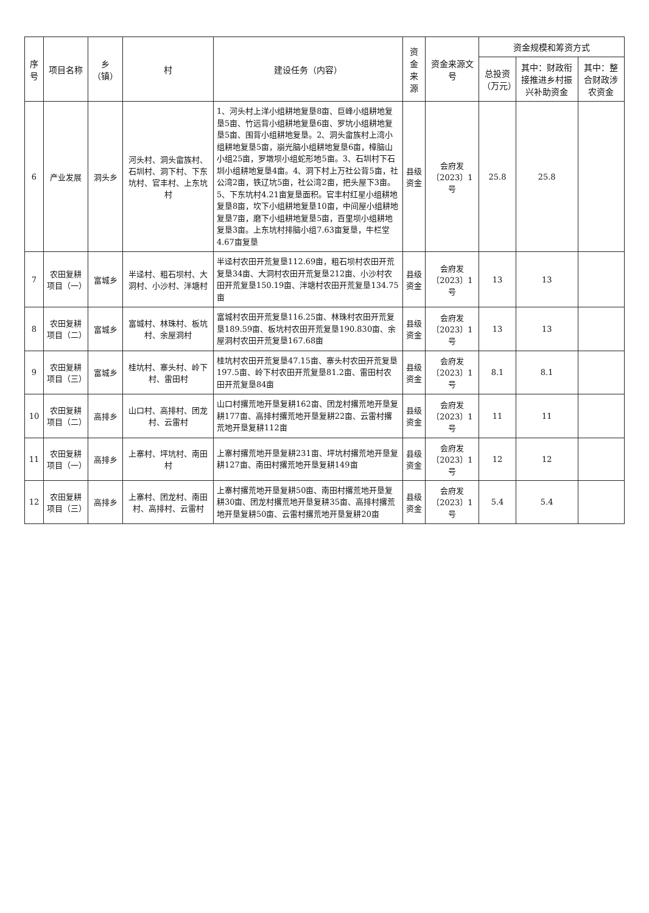| 序号 | 项目名称 | 乡（镇） | 村 | 建设任务（内容） | 资金来源 | 资金来源文号 | 资金规模和筹资方式 | | |
| --- | --- | --- | --- | --- | --- | --- | --- | --- | --- |
| | | | | | | | 总投资（万元） | 其中：财政衔接推进乡村振兴补助资金 | 其中：整合财政涉农资金 |
| 6 | 产业发展 | 洞头乡 | 河头村、洞头畲族村、石圳村、洞下村、下东坑村、官丰村、上东坑村 | 1、河头村上洋小组耕地复垦8亩、巨峰小组耕地复垦5亩、竹远背小组耕地复垦6亩、罗坑小组耕地复垦5亩、围背小组耕地复垦。2、洞头畲族村上湾小组耕地复垦5亩，崩光脑小组耕地复垦6亩，樟脑山小组25亩，罗墩坝小组蛇形地5亩。3、石圳村下石圳小组耕地复垦4亩。4、洞下村上万社公背5亩，社公湾2亩，铁辽坑5亩，社公湾2亩，把头屋下3亩。5、下东坑村4.21亩复垦面积。官丰村红星小组耕地复垦8亩，坎下小组耕地复垦10亩，中间屋小组耕地复垦7亩，磨下小组耕地复垦5亩，百里坝小组耕地复垦3亩。上东坑村排脑小组7.63亩复垦，牛栏堂4.67亩复垦 | 县级资金 | 会府发〔2023〕1号 | 25.8 | 25.8 | |
| 7 | 农田复耕项目（一） | 富城乡 | 半迳村、粗石坝村、大洞村、小沙村、泮塘村 | 半迳村农田开荒复垦112.69亩，粗石坝村农田开荒复垦34亩、大洞村农田开荒复垦212亩、小沙村农田开荒复垦150.19亩、泮塘村农田开荒复垦134.75亩 | 县级资金 | 会府发〔2023〕1号 | 13 | 13 | |
| 8 | 农田复耕项目（二） | 富城乡 | 富城村、林珠村、板坑村、余屋洞村 | 富城村农田开荒复垦116.25亩、林珠村农田开荒复垦189.59亩、板坑村农田开荒复垦190.830亩、余屋洞村农田开荒复垦167.68亩 | 县级资金 | 会府发〔2023〕1号 | 13 | 13 | |
| 9 | 农田复耕项目（三） | 富城乡 | 桂坑村、寨头村、岭下村、雷田村 | 桂坑村农田开荒复垦47.15亩、寨头村农田开荒复垦197.5亩、岭下村农田开荒复垦81.2亩、雷田村农田开荒复垦84亩 | 县级资金 | 会府发〔2023〕1号 | 8.1 | 8.1 | |
| 10 | 农田复耕项目（二） | 高排乡 | 山口村、高排村、团龙村、云雷村 | 山口村撂荒地开垦复耕162亩、团龙村撂荒地开垦复耕177亩、高排村撂荒地开垦复耕22亩、云雷村撂荒地开垦复耕112亩 | 县级资金 | 会府发〔2023〕1号 | 11 | 11 | |
| 11 | 农田复耕项目（一） | 高排乡 | 上寨村、坪坑村、南田村 | 上寨村撂荒地开垦复耕231亩、坪坑村撂荒地开垦复耕127亩、南田村撂荒地开垦复耕149亩 | 县级资金 | 会府发〔2023〕1号 | 12 | 12 | |
| 12 | 农田复耕项目（三） | 高排乡 | 上寨村、团龙村、南田村、高排村、云雷村 | 上寨村撂荒地开垦复耕50亩、南田村撂荒地开垦复耕30亩、团龙村撂荒地开垦复耕35亩、高排村撂荒地开垦复耕50亩、云雷村撂荒地开垦复耕20亩 | 县级资金 | 会府发〔2023〕1号 | 5.4 | 5.4 | |